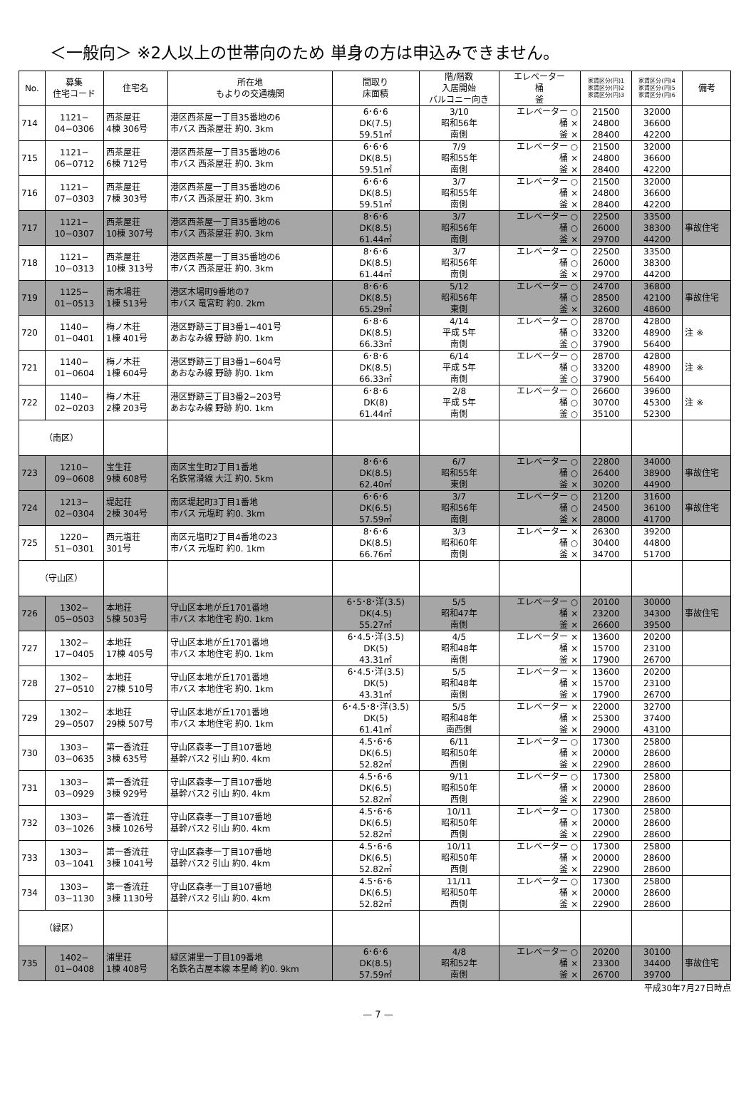＜一般向＞ ※2人以上の世帯向のため 単身の方は申込みできません。
| No. | 募集 住宅コード | 住宅名 | 所在地 もよりの交通機関 | 間取り 床面積 | 階/階数 入居開始 バルコニー向き | エレベーター 桶 釜 | 家賃区分(円)1 家賃区分(円)2 家賃区分(円)3 | 家賃区分(円)4 家賃区分(円)5 家賃区分(円)6 | 備考 |
| --- | --- | --- | --- | --- | --- | --- | --- | --- | --- |
| 714 | 1121− 04−0306 | 西茶屋荘 4棟 306号 | 港区西茶屋一丁目35番地の6 市バス 西茶屋荘 約0. 3km | 6･6･6 DK(7.5) 59.51㎡ | 3/10 昭和56年 南側 | エレベーター ○ 桶 × 釜 × | 21500 24800 28400 | 32000 36600 42200 | |
| 715 | 1121− 06−0712 | 西茶屋荘 6棟 712号 | 港区西茶屋一丁目35番地の6 市バス 西茶屋荘 約0. 3km | 6･6･6 DK(8.5) 59.51㎡ | 7/9 昭和55年 南側 | エレベーター ○ 桶 × 釜 × | 21500 24800 28400 | 32000 36600 42200 | |
| 716 | 1121− 07−0303 | 西茶屋荘 7棟 303号 | 港区西茶屋一丁目35番地の6 市バス 西茶屋荘 約0. 3km | 6･6･6 DK(8.5) 59.51㎡ | 3/7 昭和55年 南側 | エレベーター ○ 桶 × 釜 × | 21500 24800 28400 | 32000 36600 42200 | |
| 717 | 1121− 10−0307 | 西茶屋荘 10棟 307号 | 港区西茶屋一丁目35番地の6 市バス 西茶屋荘 約0. 3km | 8･6･6 DK(8.5) 61.44㎡ | 3/7 昭和56年 南側 | エレベーター ○ 桶 ○ 釜 × | 22500 26000 29700 | 33500 38300 44200 | 事故住宅 |
| 718 | 1121− 10−0313 | 西茶屋荘 10棟 313号 | 港区西茶屋一丁目35番地の6 市バス 西茶屋荘 約0. 3km | 8･6･6 DK(8.5) 61.44㎡ | 3/7 昭和56年 南側 | エレベーター ○ 桶 ○ 釜 × | 22500 26000 29700 | 33500 38300 44200 | |
| 719 | 1125− 01−0513 | 南木場荘 1棟 513号 | 港区木場町9番地の7 市バス 竜宮町 約0. 2km | 8･6･6 DK(8.5) 65.29㎡ | 5/12 昭和56年 東側 | エレベーター ○ 桶 ○ 釜 × | 24700 28500 32600 | 36800 42100 48600 | 事故住宅 |
| 720 | 1140− 01−0401 | 梅ノ木荘 1棟 401号 | 港区野跡三丁目3番1−401号 あおなみ線 野跡 約0. 1km | 6･8･6 DK(8.5) 66.33㎡ | 4/14 平成 5年 南側 | エレベーター ○ 桶 ○ 釜 ○ | 28700 33200 37900 | 42800 48900 56400 | 注 ※ |
| 721 | 1140− 01−0604 | 梅ノ木荘 1棟 604号 | 港区野跡三丁目3番1−604号 あおなみ線 野跡 約0. 1km | 6･8･6 DK(8.5) 66.33㎡ | 6/14 平成 5年 南側 | エレベーター ○ 桶 ○ 釜 ○ | 28700 33200 37900 | 42800 48900 56400 | 注 ※ |
| 722 | 1140− 02−0203 | 梅ノ木荘 2棟 203号 | 港区野跡三丁目3番2−203号 あおなみ線 野跡 約0. 1km | 6･8･6 DK(8) 61.44㎡ | 2/8 平成 5年 南側 | エレベーター ○ 桶 ○ 釜 ○ | 26600 30700 35100 | 39600 45300 52300 | 注 ※ |
| （南区） | | | | | | | | | |
| 723 | 1210− 09−0608 | 宝生荘 9棟 608号 | 南区宝生町2丁目1番地 名鉄常滑線 大江 約0. 5km | 8･6･6 DK(8.5) 62.40㎡ | 6/7 昭和55年 東側 | エレベーター ○ 桶 ○ 釜 × | 22800 26400 30200 | 34000 38900 44900 | 事故住宅 |
| 724 | 1213− 02−0304 | 堤起荘 2棟 304号 | 南区堤起町3丁目1番地 市バス 元塩町 約0. 3km | 6･6･6 DK(6.5) 57.59㎡ | 3/7 昭和56年 南側 | エレベーター ○ 桶 ○ 釜 × | 21200 24500 28000 | 31600 36100 41700 | 事故住宅 |
| 725 | 1220− 51−0301 | 西元塩荘 301号 | 南区元塩町2丁目4番地の23 市バス 元塩町 約0. 1km | 8･6･6 DK(8.5) 66.76㎡ | 3/3 昭和60年 南側 | エレベーター × 桶 ○ 釜 × | 26300 30400 34700 | 39200 44800 51700 | |
| （守山区） | | | | | | | | | |
| 726 | 1302− 05−0503 | 本地荘 5棟 503号 | 守山区本地が丘1701番地 市バス 本地住宅 約0. 1km | 6･5･8･洋(3.5) DK(4.5) 55.27㎡ | 5/5 昭和47年 南側 | エレベーター ○ 桶 × 釜 × | 20100 23200 26600 | 30000 34300 39500 | 事故住宅 |
| 727 | 1302− 17−0405 | 本地荘 17棟 405号 | 守山区本地が丘1701番地 市バス 本地住宅 約0. 1km | 6･4.5･洋(3.5) DK(5) 43.31㎡ | 4/5 昭和48年 南側 | エレベーター × 桶 × 釜 × | 13600 15700 17900 | 20200 23100 26700 | |
| 728 | 1302− 27−0510 | 本地荘 27棟 510号 | 守山区本地が丘1701番地 市バス 本地住宅 約0. 1km | 6･4.5･洋(3.5) DK(5) 43.31㎡ | 5/5 昭和48年 南側 | エレベーター × 桶 × 釜 × | 13600 15700 17900 | 20200 23100 26700 | |
| 729 | 1302− 29−0507 | 本地荘 29棟 507号 | 守山区本地が丘1701番地 市バス 本地住宅 約0. 1km | 6･4.5･8･洋(3.5) DK(5) 61.41㎡ | 5/5 昭和48年 南西側 | エレベーター × 桶 × 釜 × | 22000 25300 29000 | 32700 37400 43100 | |
| 730 | 1303− 03−0635 | 第一香流荘 3棟 635号 | 守山区森孝一丁目107番地 基幹バス2 引山 約0. 4km | 4.5･6･6 DK(6.5) 52.82㎡ | 6/11 昭和50年 西側 | エレベーター ○ 桶 × 釜 × | 17300 20000 22900 | 25800 28600 28600 | |
| 731 | 1303− 03−0929 | 第一香流荘 3棟 929号 | 守山区森孝一丁目107番地 基幹バス2 引山 約0. 4km | 4.5･6･6 DK(6.5) 52.82㎡ | 9/11 昭和50年 西側 | エレベーター ○ 桶 × 釜 × | 17300 20000 22900 | 25800 28600 28600 | |
| 732 | 1303− 03−1026 | 第一香流荘 3棟 1026号 | 守山区森孝一丁目107番地 基幹バス2 引山 約0. 4km | 4.5･6･6 DK(6.5) 52.82㎡ | 10/11 昭和50年 西側 | エレベーター ○ 桶 × 釜 × | 17300 20000 22900 | 25800 28600 28600 | |
| 733 | 1303− 03−1041 | 第一香流荘 3棟 1041号 | 守山区森孝一丁目107番地 基幹バス2 引山 約0. 4km | 4.5･6･6 DK(6.5) 52.82㎡ | 10/11 昭和50年 西側 | エレベーター ○ 桶 × 釜 × | 17300 20000 22900 | 25800 28600 28600 | |
| 734 | 1303− 03−1130 | 第一香流荘 3棟 1130号 | 守山区森孝一丁目107番地 基幹バス2 引山 約0. 4km | 4.5･6･6 DK(6.5) 52.82㎡ | 11/11 昭和50年 西側 | エレベーター ○ 桶 × 釜 × | 17300 20000 22900 | 25800 28600 28600 | |
| （緑区） | | | | | | | | | |
| 735 | 1402− 01−0408 | 浦里荘 1棟 408号 | 緑区浦里一丁目109番地 名鉄名古屋本線 本星崎 約0. 9km | 6･6･6 DK(8.5) 57.59㎡ | 4/8 昭和52年 南側 | エレベーター ○ 桶 × 釜 × | 20200 23300 26700 | 30100 34400 39700 | 事故住宅 |
平成30年7月27日時点
— 7 —